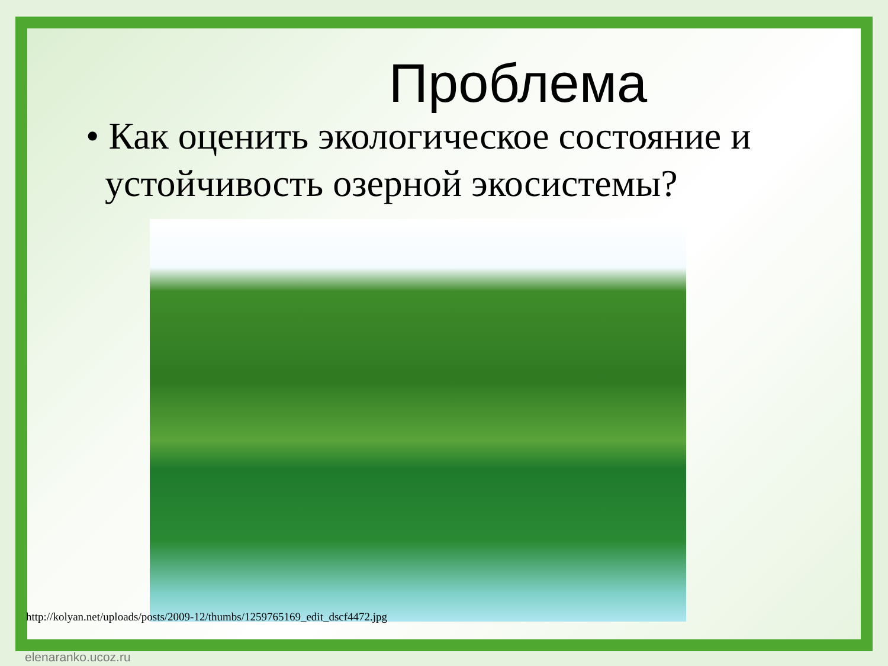Проблема
• Как оценить экологическое состояние и
устойчивость озерной экосистемы?
http://kolyan.net/uploads/posts/2009-12/thumbs/1259765169_edit_dscf4472.jpg
elenaranko.ucoz.ru